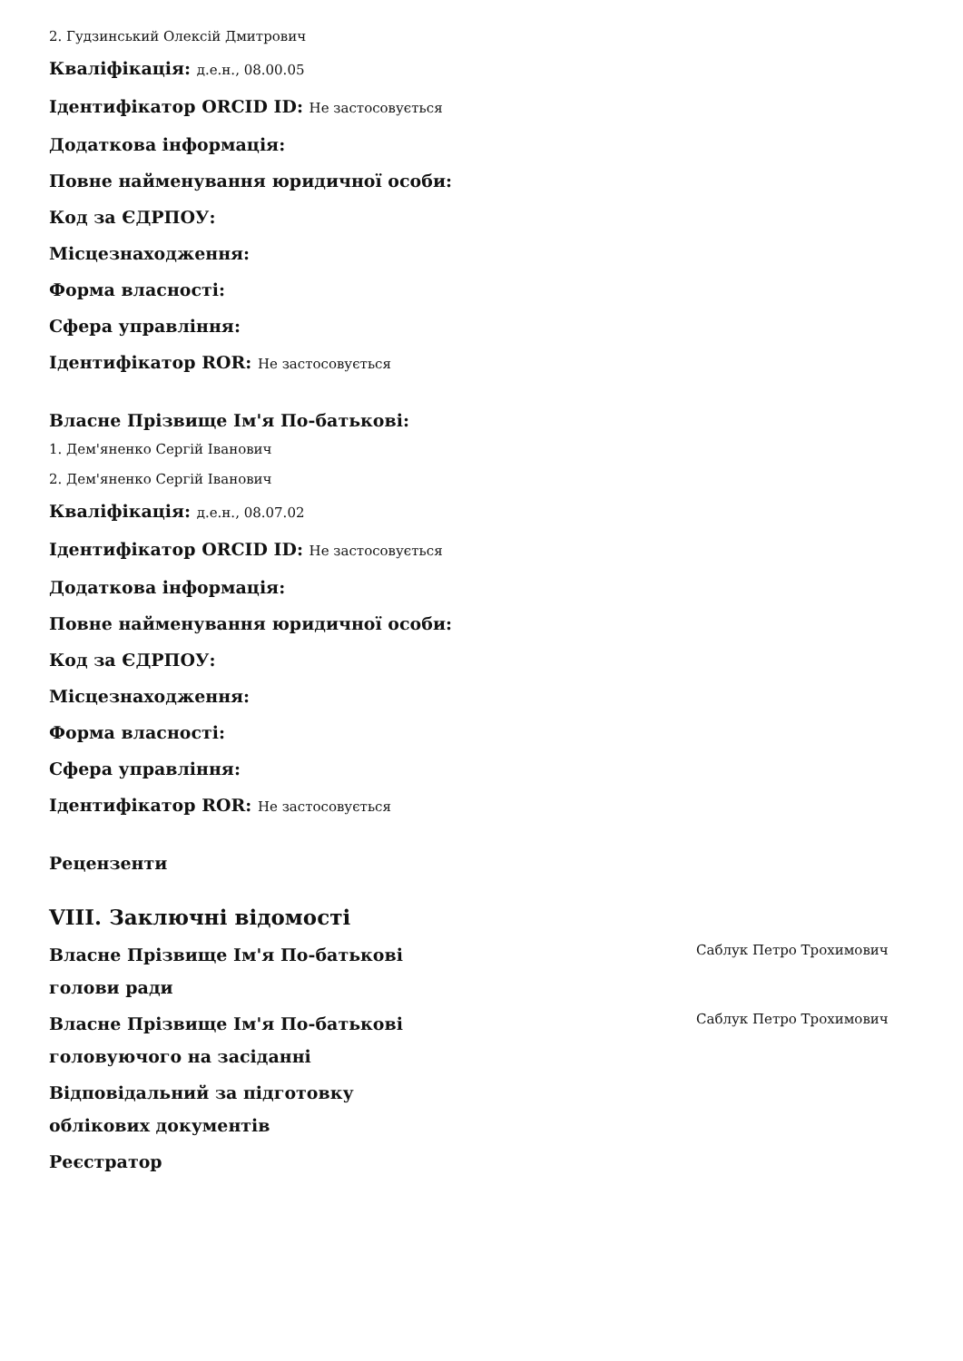2. Гудзинський Олексій Дмитрович
Кваліфікація: д.е.н., 08.00.05
Ідентифікатор ORCID ID: Не застосовується
Додаткова інформація:
Повне найменування юридичної особи:
Код за ЄДРПОУ:
Місцезнаходження:
Форма власності:
Сфера управління:
Ідентифікатор ROR: Не застосовується
Власне Прізвище Ім'я По-батькові:
1. Дем'яненко Сергій Іванович
2. Дем'яненко Сергій Іванович
Кваліфікація: д.е.н., 08.07.02
Ідентифікатор ORCID ID: Не застосовується
Додаткова інформація:
Повне найменування юридичної особи:
Код за ЄДРПОУ:
Місцезнаходження:
Форма власності:
Сфера управління:
Ідентифікатор ROR: Не застосовується
Рецензенти
VIII. Заключні відомості
Власне Прізвище Ім'я По-батькові голови ради
Саблук Петро Трохимович
Власне Прізвище Ім'я По-батькові головуючого на засіданні
Саблук Петро Трохимович
Відповідальний за підготовку облікових документів
Реєстратор